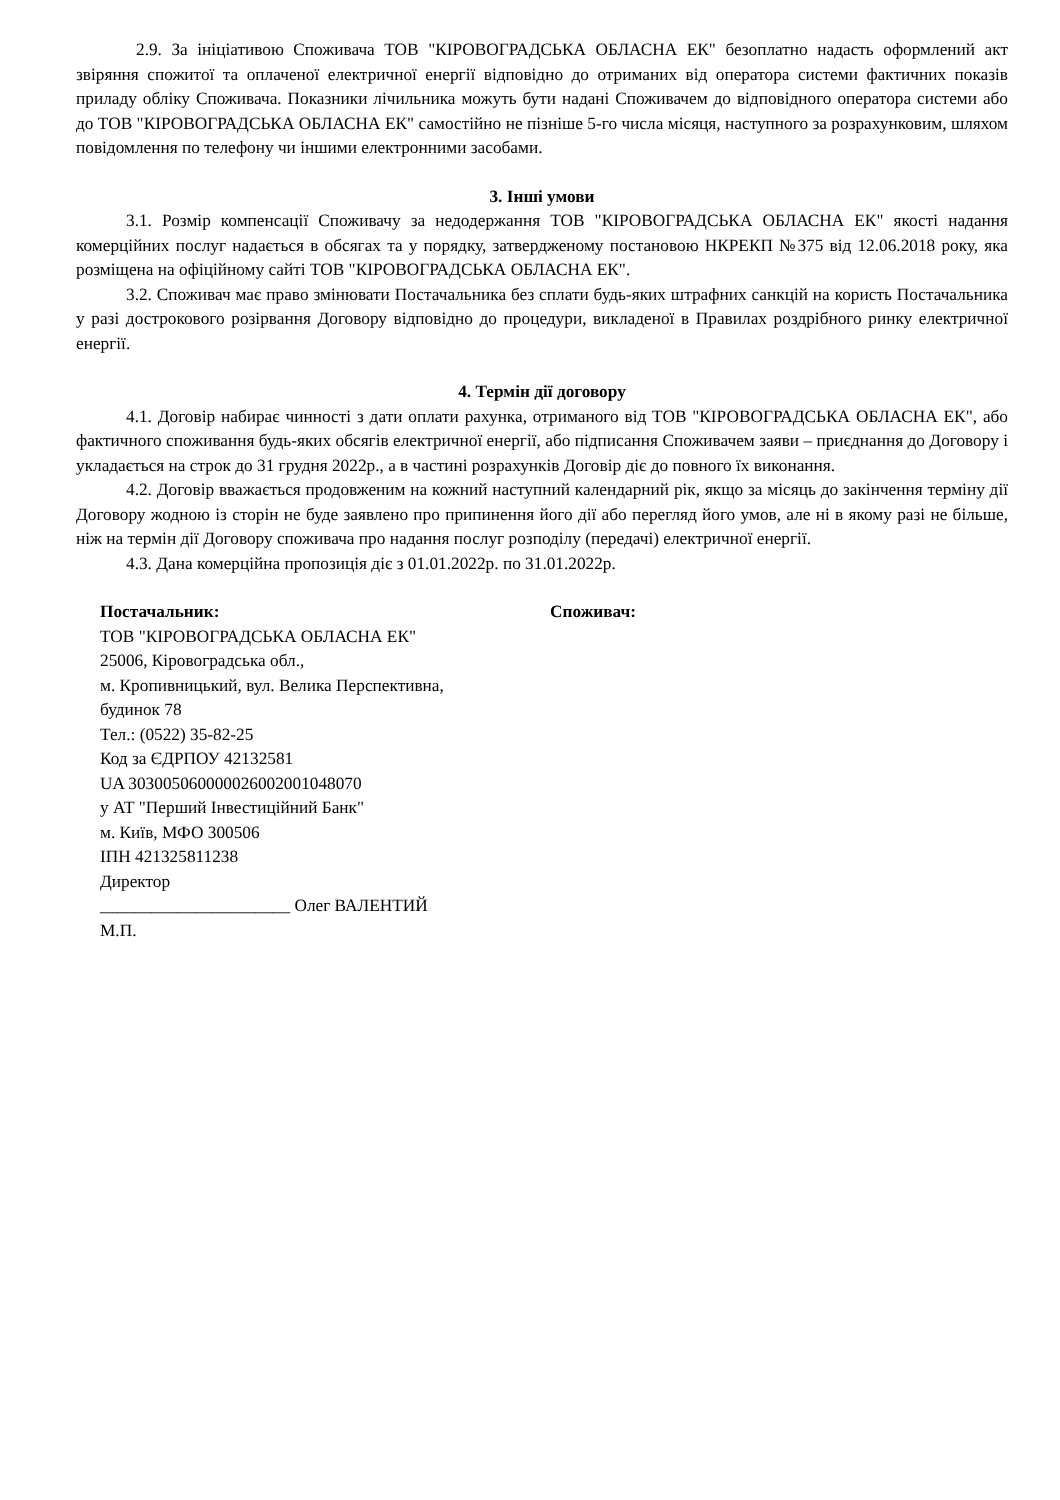2.9. За ініціативою Споживача ТОВ "КІРОВОГРАДСЬКА ОБЛАСНА ЕК" безоплатно надасть оформлений акт звіряння спожитої та оплаченої електричної енергії відповідно до отриманих від оператора системи фактичних показів приладу обліку Споживача. Показники лічильника можуть бути надані Споживачем до відповідного оператора системи або до ТОВ "КІРОВОГРАДСЬКА ОБЛАСНА ЕК" самостійно не пізніше 5-го числа місяця, наступного за розрахунковим, шляхом повідомлення по телефону чи іншими електронними засобами.
3. Інші умови
3.1. Розмір компенсації Споживачу за недодержання ТОВ "КІРОВОГРАДСЬКА ОБЛАСНА ЕК" якості надання комерційних послуг надається в обсягах та у порядку, затвердженому постановою НКРЕКП №375 від 12.06.2018 року, яка розміщена на офіційному сайті ТОВ "КІРОВОГРАДСЬКА ОБЛАСНА ЕК".
3.2. Споживач має право змінювати Постачальника без сплати будь-яких штрафних санкцій на користь Постачальника у разі дострокового розірвання Договору відповідно до процедури, викладеної в Правилах роздрібного ринку електричної енергії.
4. Термін дії договору
4.1. Договір набирає чинності з дати оплати рахунка, отриманого від ТОВ "КІРОВОГРАДСЬКА ОБЛАСНА ЕК", або фактичного споживання будь-яких обсягів електричної енергії, або підписання Споживачем заяви – приєднання до Договору і укладається на строк до 31 грудня 2022р., а в частині розрахунків Договір діє до повного їх виконання.
4.2. Договір вважається продовженим на кожний наступний календарний рік, якщо за місяць до закінчення терміну дії Договору жодною із сторін не буде заявлено про припинення його дії або перегляд його умов, але ні в якому разі не більше, ніж на термін дії Договору споживача про надання послуг розподілу (передачі) електричної енергії.
4.3. Дана комерційна пропозиція діє з 01.01.2022р. по 31.01.2022р.
Постачальник:
ТОВ "КІРОВОГРАДСЬКА ОБЛАСНА ЕК"
25006, Кіровоградська обл.,
м. Кропивницький, вул. Велика Перспективна,
будинок 78
Тел.: (0522) 35-82-25
Код за ЄДРПОУ 42132581
UA 303005060000026002001048070
у АТ "Перший Інвестиційний Банк"
м. Київ, МФО 300506
ІПН 421325811238
Директор
______________________ Олег ВАЛЕНТИЙ
М.П.
Споживач: